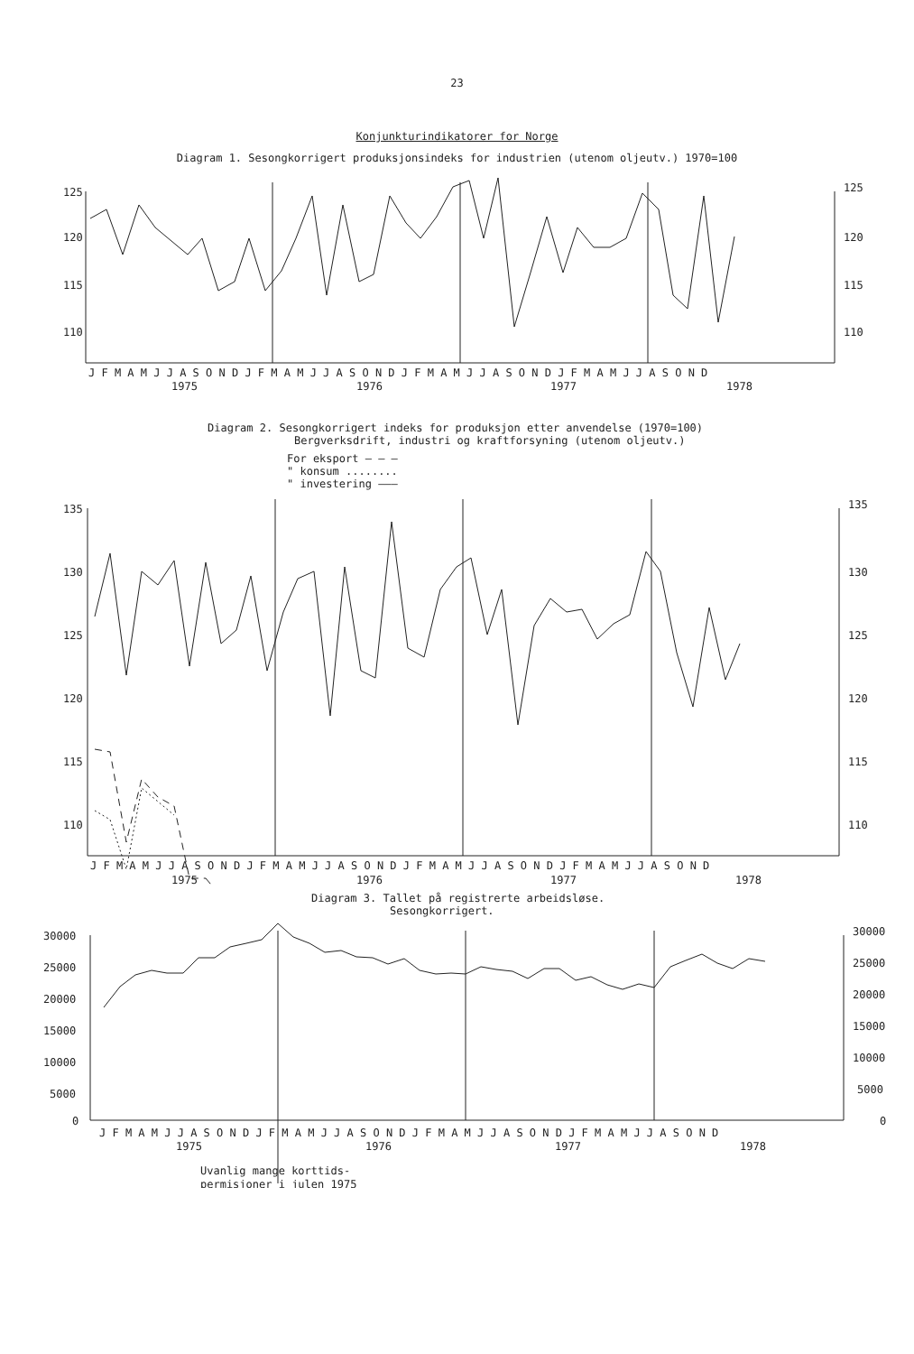23
Konjunkturindikatorer for Norge
Diagram 1. Sesongkorrigert produksjonsindeks for industrien (utenom oljeutv.) 1970=100
125
120
115
110
125
120
115
110
J F M A M J J A S O N D J F M A M J J A S O N D J F M A M J J A S O N D J F M A M J J A S O N D
1975
1976
1977
1978
Diagram 2. Sesongkorrigert indeks for produksjon etter anvendelse (1970=100)
Bergverksdrift, industri og kraftforsyning (utenom oljeutv.)
For eksport — — —
" konsum ........
" investering ———
135
130
125
120
115
110
135
130
125
120
115
110
J F M A M J J A S O N D J F M A M J J A S O N D J F M A M J J A S O N D J F M A M J J A S O N D
1975
1976
1977
1978
Diagram 3. Tallet på registrerte arbeidsløse.
Sesongkorrigert.
30000
25000
20000
15000
10000
5000
0
30000
25000
20000
15000
10000
5000
0
J F M A M J J A S O N D J F M A M J J A S O N D J F M A M J J A S O N D J F M A M J J A S O N D
1975
1976
1977
1978
Uvanlig mange korttids-
permisjoner i julen 1975